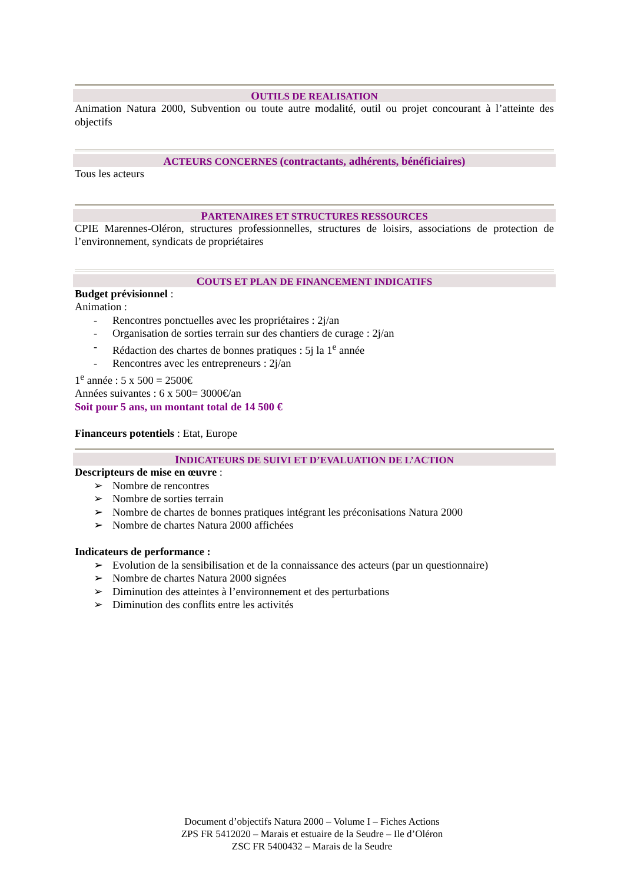OUTILS DE REALISATION
Animation Natura 2000, Subvention ou toute autre modalité, outil ou projet concourant à l’atteinte des objectifs
ACTEURS CONCERNES (contractants, adhérents, bénéficiaires)
Tous les acteurs
PARTENAIRES ET STRUCTURES RESSOURCES
CPIE Marennes-Oléron, structures professionnelles, structures de loisirs, associations de protection de l’environnement, syndicats de propriétaires
COUTS ET PLAN DE FINANCEMENT INDICATIFS
Budget prévisionnel :
Animation :
- Rencontres ponctuelles avec les propriétaires : 2j/an
- Organisation de sorties terrain sur des chantiers de curage : 2j/an
- Rédaction des chartes de bonnes pratiques : 5j la 1<sup>e</sup> année
- Rencontres avec les entrepreneurs : 2j/an
1<sup>e</sup> année : 5 x 500 = 2500€
Années suivantes : 6 x 500= 3000€/an
Soit pour 5 ans, un montant total de 14 500 €
Financeurs potentiels : Etat, Europe
INDICATEURS DE SUIVI ET D’EVALUATION DE L’ACTION
Descripteurs de mise en œuvre :
➢ Nombre de rencontres
➢ Nombre de sorties terrain
➢ Nombre de chartes de bonnes pratiques intégrant les préconisations Natura 2000
➢ Nombre de chartes Natura 2000 affichées
Indicateurs de performance :
➢ Evolution de la sensibilisation et de la connaissance des acteurs (par un questionnaire)
➢ Nombre de chartes Natura 2000 signées
➢ Diminution des atteintes à l’environnement et des perturbations
➢ Diminution des conflits entre les activités
Document d’objectifs Natura 2000 – Volume I – Fiches Actions
ZPS FR 5412020 – Marais et estuaire de la Seudre – Ile d’Oléron
ZSC FR 5400432 – Marais de la Seudre